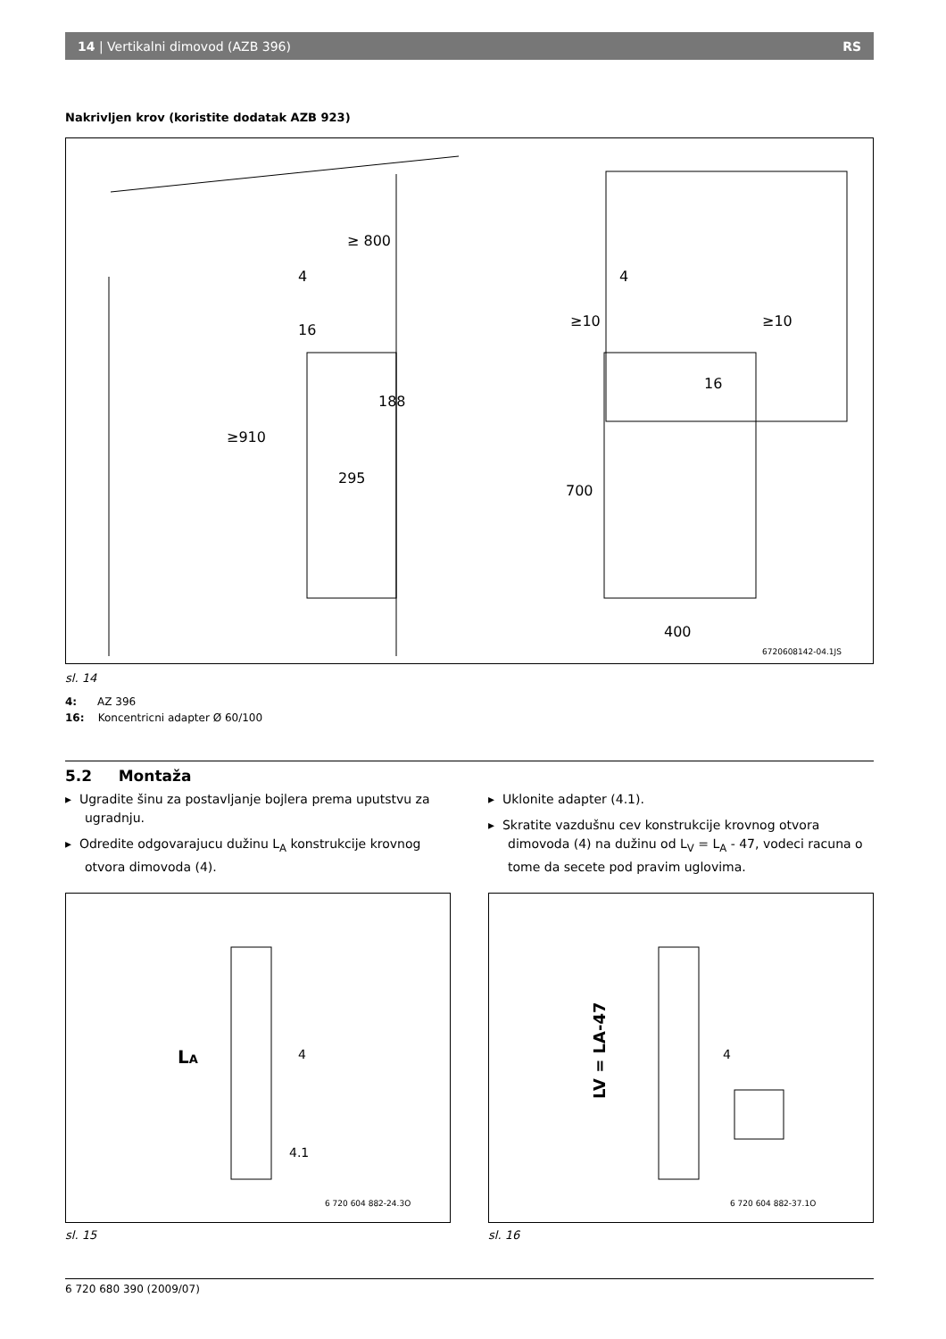14 | Vertikalni dimovod (AZB 396) RS
Nakrivljen krov (koristite dodatak AZB 923)
≥ 800
4
16
188
295
≥910
≥10
≥10
4
16
700
400
6720608142-04.1JS
sl. 14
4: AZ 396
16: Koncentricni adapter Ø 60/100
5.2 Montaža
▸ Ugradite šinu za postavljanje bojlera prema uputstvu za ugradnju.
▸ Odredite odgovarajucu dužinu L<sub>A</sub> konstrukcije krovnog otvora dimovoda (4).
▸ Uklonite adapter (4.1).
▸ Skratite vazdušnu cev konstrukcije krovnog otvora dimovoda (4) na dužinu od L<sub>V</sub> = L<sub>A</sub> - 47, vodeci racuna o tome da secete pod pravim uglovima.
LA
4
4.1
6 720 604 882-24.3O
sl. 15
LV = LA-47
4
6 720 604 882-37.1O
sl. 16
6 720 680 390 (2009/07)